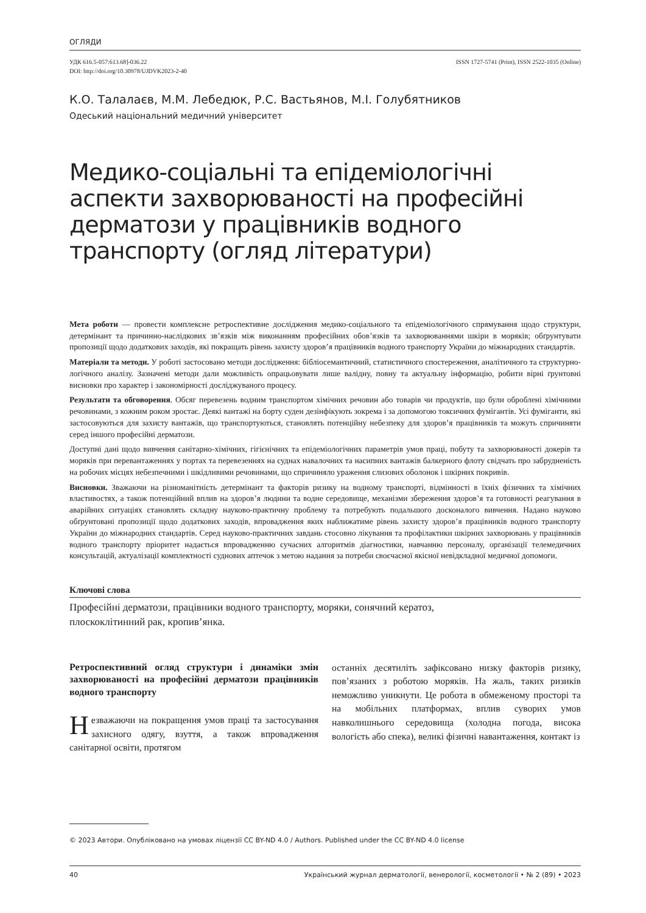ОГЛЯДИ
УДК 616.5-057:613.68]-036.22
DOI: http://doi.org/10.30978/UJDVK2023-2-40
ISSN 1727-5741 (Print), ISSN 2522-1035 (Online)
К.О. Талалаєв, М.М. Лебедюк, Р.С. Вастьянов, М.І. Голубятников
Одеський національний медичний університет
Медико-соціальні та епідеміологічні аспекти захворюваності на професійні дерматози у працівників водного транспорту (огляд літератури)
Мета роботи — провести комплексне ретроспективне дослідження медико-соціального та епідеміологічного спрямування щодо структури, детермінант та причинно-наслідкових зв’язків між виконанням професійних обов’язків та захворюваннями шкіри в моряків; обґрунтувати пропозиції щодо додаткових заходів, які покращать рівень захисту здоров’я працівників водного транспорту України до міжнародних стандартів.
Матеріали та методи. У роботі застосовано методи дослідження: бібліосемантичний, статистичного спостереження, аналітичного та структурно-логічного аналізу. Зазначені методи дали можливість опрацьовувати лише валідну, повну та актуальну інформацію, робити вірні ґрунтовні висновки про характер і закономірності досліджуваного процесу.
Результати та обговорення. Обсяг перевезень водним транспортом хімічних речовин або товарів чи продуктів, що були оброблені хімічними речовинами, з кожним роком зростає. Деякі вантажі на борту суден дезінфікують зокрема і за допомогою токсичних фумігантів. Усі фуміганти, які застосовуються для захисту вантажів, що транспортуються, становлять потенційну небезпеку для здоров’я працівників та можуть спричиняти серед іншого професійні дерматози.
Доступні дані щодо вивчення санітарно-хімічних, гігієнічних та епідеміологічних параметрів умов праці, побуту та захворюваності докерів та моряків при перевантаженнях у портах та перевезеннях на суднах навалочних та насипних вантажів балкерного флоту свідчать про забрудненість на робочих місцях небезпечними і шкідливими речовинами, що спричиняло ураження слизових оболонок і шкірних покривів.
Висновки. Зважаючи на різноманітність детермінант та факторів ризику на водному транспорті, відмінності в їхніх фізичних та хімічних властивостях, а також потенційний вплив на здоров’я людини та водне середовище, механізми збереження здоров’я та готовності реагування в аварійних ситуаціях становлять складну науково-практичну проблему та потребують подальшого досконалого вивчення. Надано науково обґрунтовані пропозиції щодо додаткових заходів, впровадження яких наближатиме рівень захисту здоров’я працівників водного транспорту України до міжнародних стандартів. Серед науково-практичних завдань стосовно лікування та профілактики шкірних захворювань у працівників водного транспорту пріоритет надається впровадженню сучасних алгоритмів діагностики, навчанню персоналу, організації телемедичних консультацій, актуалізації комплектності суднових аптечок з метою надання за потреби своєчасної якісної невідкладної медичної допомоги.
Ключові слова
Професійні дерматози, працівники водного транспорту, моряки, сонячний кератоз,
плоскоклітинний рак, кропив’янка.
Ретроспективний огляд структури і динаміки змін захворюваності на професійні дерматози працівників водного транспорту
Незважаючи на покращення умов праці та застосування захисного одягу, взуття, а також впровадження санітарної освіти, протягом
останніх десятиліть зафіксовано низку факторів ризику, пов’язаних з роботою моряків. На жаль, таких ризиків неможливо уникнути. Це робота в обмеженому просторі та на мобільних платформах, вплив суворих умов навколишнього середовища (холодна погода, висока вологість або спека), великі фізичні навантаження, контакт із
© 2023 Автори. Опубліковано на умовах ліцензії CC BY-ND 4.0 / Authors. Published under the CC BY-ND 4.0 license
40 Український журнал дерматології, венерології, косметології • № 2 (89) • 2023